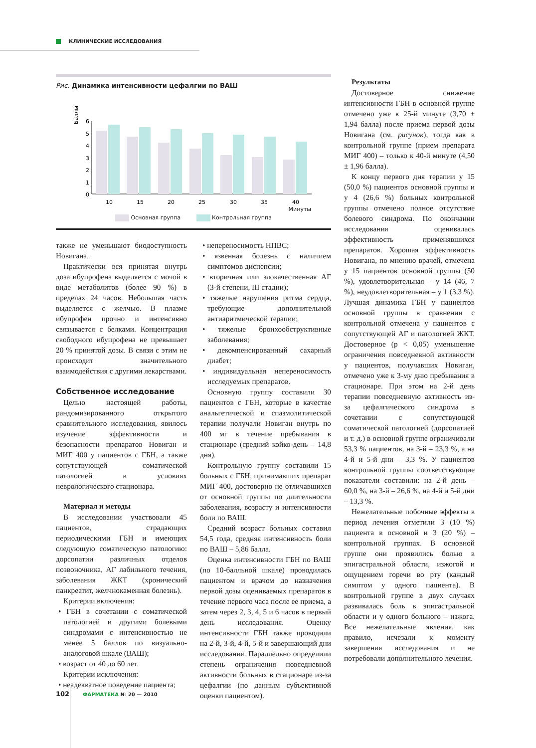КЛИНИЧЕСКИЕ ИССЛЕДОВАНИЯ
Рис. Динамика интенсивности цефалгии по ВАШ
Баллы
6
5
4
3
2
1
0
10
15
20
25
30
35
40
Минуты
Основная группа Контрольная группа
также не уменьшают биодоступность Новигана.
Практически вся принятая внутрь доза ибупрофена выделяется с мочой в виде метаболитов (более 90 %) в пределах 24 часов. Небольшая часть выделяется с желчью. В плазме ибупрофен прочно и интенсивно связывается с белками. Концентрация свободного ибупрофена не превышает 20 % принятой дозы. В связи с этим не происходит значительного взаимодействия с другими лекарствами.
Собственное исследование
Целью настоящей работы, рандомизированного открытого сравнительного исследования, явилось изучение эффективности и безопасности препаратов Новиган и МИГ 400 у пациентов с ГБН, а также сопутствующей соматической патологией в условиях неврологического стационара.
Материал и методы
В исследовании участвовали 45 пациентов, страдающих периодическими ГБН и имеющих следующую соматическую патологию: дорсопатии различных отделов позвоночника, АГ лабильного течения, заболевания ЖКТ (хронический панкреатит, желчнокаменная болезнь).
Критерии включения:
• ГБН в сочетании с соматической патологией и другими болевыми синдромами с интенсивностью не менее 5 баллов по визуально-аналоговой шкале (ВАШ);
• возраст от 40 до 60 лет.
Критерии исключения:
• неадекватное поведение пациента;
• непереносимость НПВС;
• язвенная болезнь с наличием симптомов диспепсии;
• вторичная или злокачественная АГ (3-й степени, III стадии);
• тяжелые нарушения ритма сердца, требующие дополнительной антиаритмической терапии;
• тяжелые бронхообструктивные заболевания;
• декомпенсированный сахарный диабет;
• индивидуальная непереносимость исследуемых препаратов.
Основную группу составили 30 пациентов с ГБН, которые в качестве анальгетической и спазмолитической терапии получали Новиган внутрь по 400 мг в течение пребывания в стационаре (средний койко-день – 14,8 дня).
Контрольную группу составили 15 больных с ГБН, принимавших препарат МИГ 400, достоверно не отличавшихся от основной группы по длительности заболевания, возрасту и интенсивности боли по ВАШ.
Средний возраст больных составил 54,5 года, средняя интенсивность боли по ВАШ – 5,86 балла.
Оценка интенсивности ГБН по ВАШ (по 10-балльной шкале) проводилась пациентом и врачом до назначения первой дозы оцениваемых препаратов в течение первого часа после ее приема, а затем через 2, 3, 4, 5 и 6 часов в первый день исследования. Оценку интенсивности ГБН также проводили на 2-й, 3-й, 4-й, 5-й и завершающий дни исследования. Параллельно определили степень ограничения повседневной активности больных в стационаре из-за цефалгии (по данным субъективной оценки пациентом).
Результаты
Достоверное снижение интенсивности ГБН в основной группе отмечено уже к 25-й минуте (3,70 ± 1,94 балла) после приема первой дозы Новигана (см. рисунок), тогда как в контрольной группе (прием препарата МИГ 400) – только к 40-й минуте (4,50 ± 1,96 балла).
К концу первого дня терапии у 15 (50,0 %) пациентов основной группы и у 4 (26,6 %) больных контрольной группы отмечено полное отсутствие болевого синдрома. По окончании исследования оценивалась эффективность применявшихся препаратов. Хорошая эффективность Новигана, по мнению врачей, отмечена у 15 пациентов основной группы (50 %), удовлетворительная – у 14 (46, 7 %), неудовлетворительная – у 1 (3,3 %). Лучшая динамика ГБН у пациентов основной группы в сравнении с контрольной отмечена у пациентов с сопутствующей АГ и патологией ЖКТ. Достоверное (p < 0,05) уменьшение ограничения повседневной активности у пациентов, получавших Новиган, отмечено уже к 3-му дню пребывания в стационаре. При этом на 2-й день терапии повседневную активность из-за цефалгического синдрома в сочетании с сопутствующей соматической патологией (дорсопатией и т. д.) в основной группе ограничивали 53,3 % пациентов, на 3-й – 23,3 %, а на 4-й и 5-й дни – 3,3 %. У пациентов контрольной группы соответствующие показатели составили: на 2-й день – 60,0 %, на 3-й – 26,6 %, на 4-й и 5-й дни – 13,3 %.
Нежелательные побочные эффекты в период лечения отметили 3 (10 %) пациента в основной и 3 (20 %) – контрольной группах. В основной группе они проявились болью в эпигастральной области, изжогой и ощущением горечи во рту (каждый симптом у одного пациента). В контрольной группе в двух случаях развивалась боль в эпигастральной области и у одного больного – изжога. Все нежелательные явления, как правило, исчезали к моменту завершения исследования и не потребовали дополнительного лечения.
102 ФАРМАТЕКА № 20 — 2010